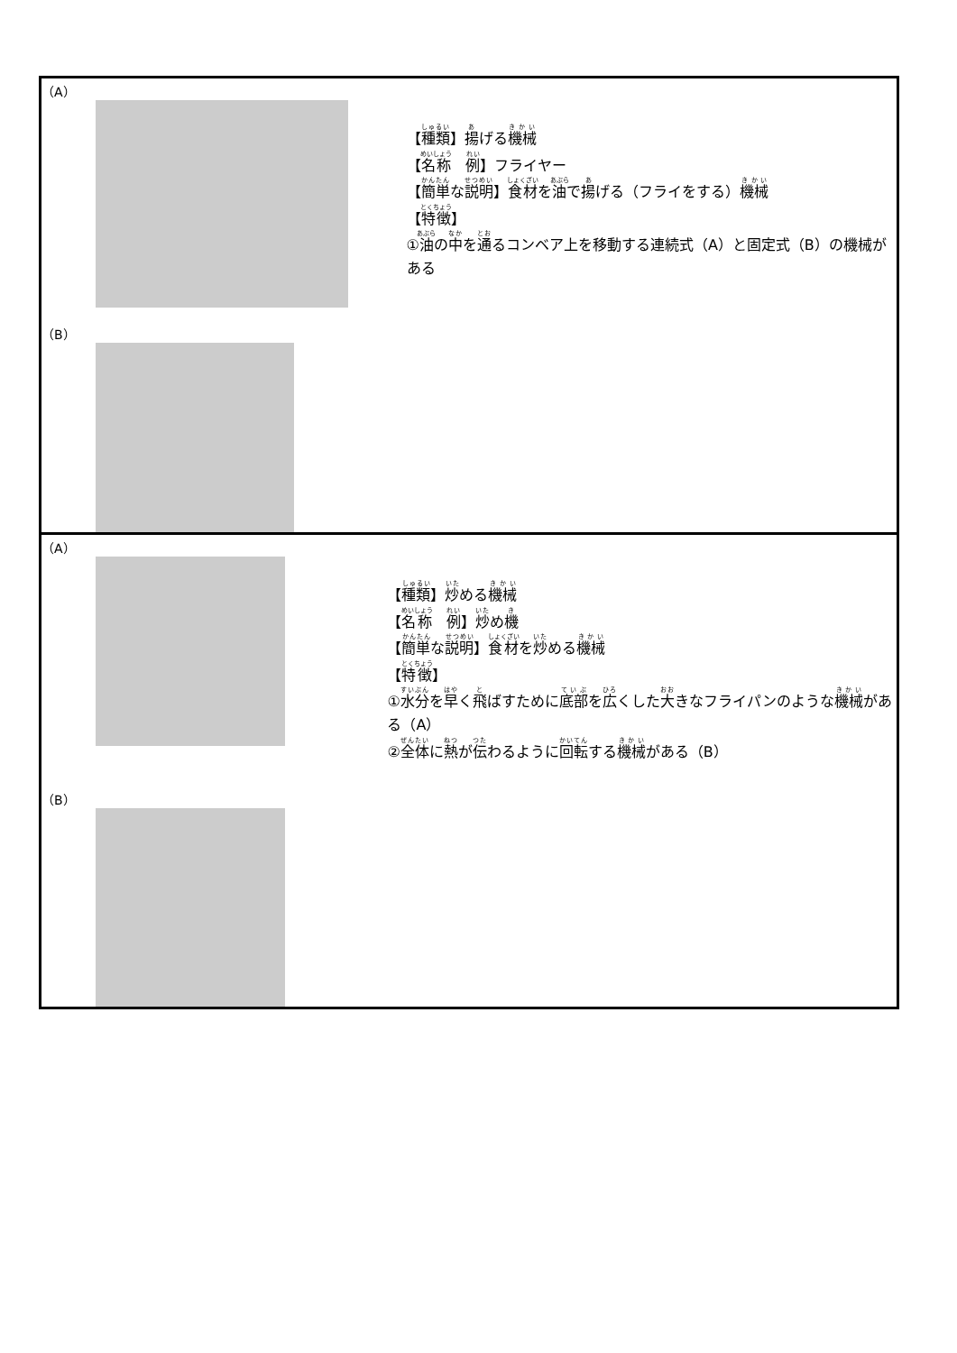| （A） （B） 【 種類 】 揚 げる 機械 【 名称 例 】フライヤー 【 簡単 な 説明 】 食材 を 油 で 揚 げる（フライをする） 機械 【 特徴 】 ① 油 の 中 を 通 るコンベア上を移動する連続式（A）と固定式（B）の機械がある |
| （A） （B） 【 種類 】 炒 める 機械 【 名称 例 】 炒 め 機 【 簡単 な 説明 】 食材 を 炒 める 機械 【 特徴 】 ① 水分 を 早 く 飛 ばすために 底部 を 広 くした 大 きなフライパンのような 機械 がある（A） ② 全体 に 熱 が 伝 わるように 回転 する 機械 がある（B） |